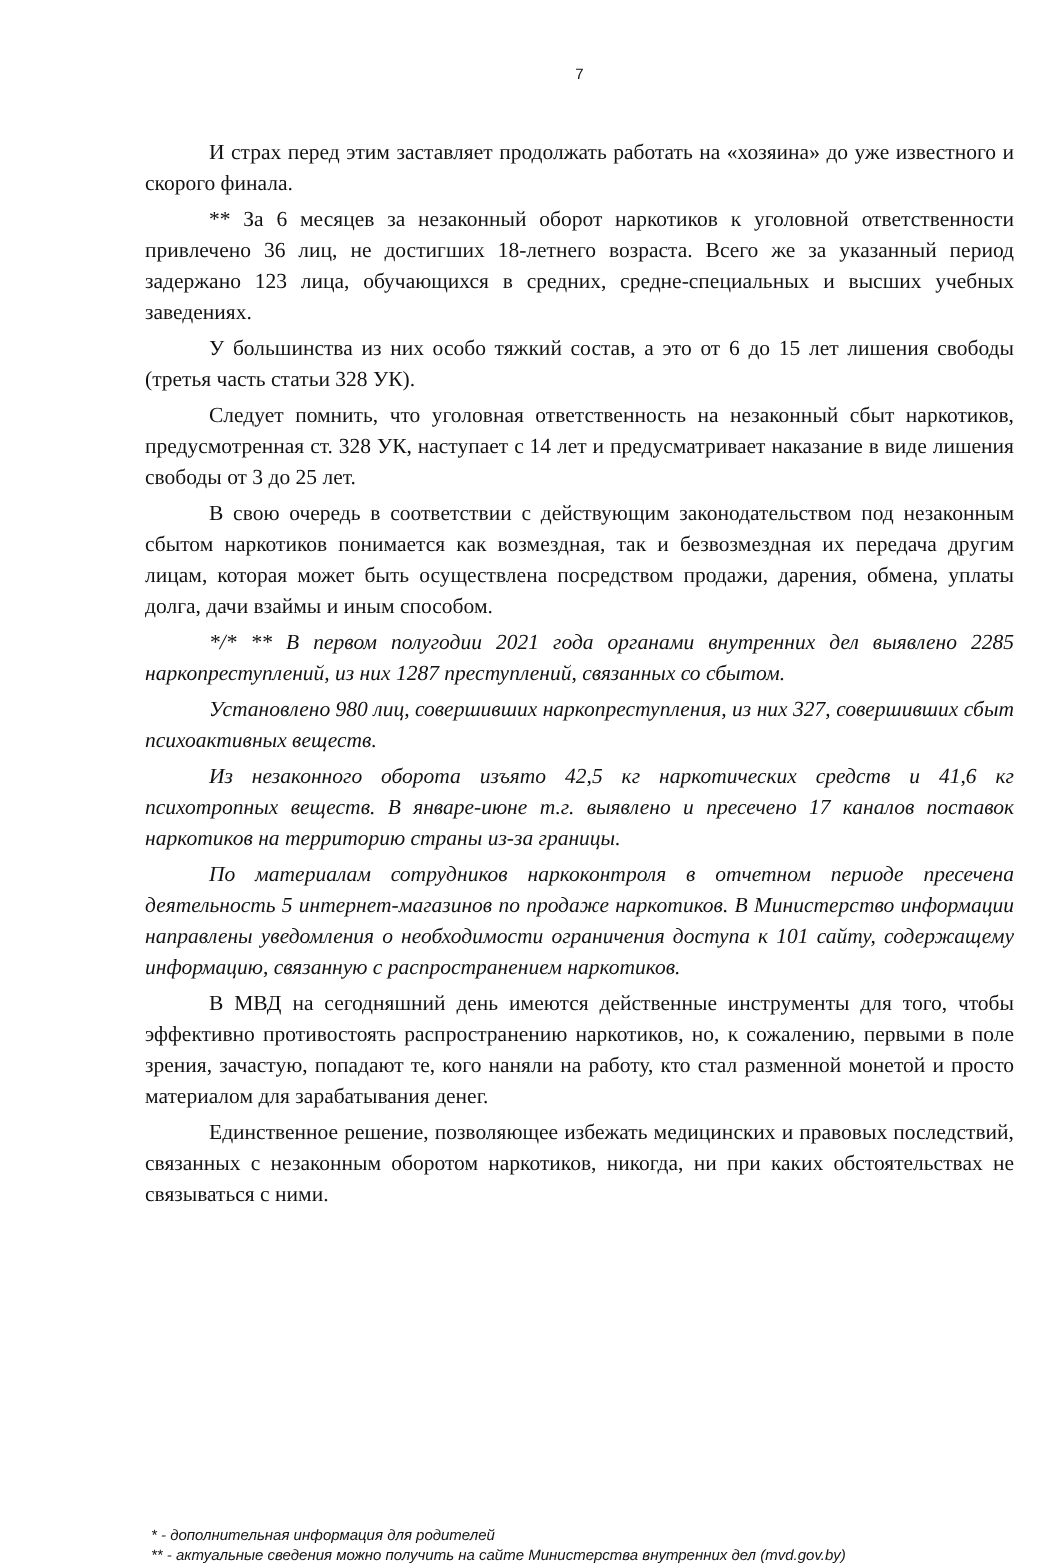7
И страх перед этим заставляет продолжать работать на «хозяина» до уже известного и скорого финала.
** За 6 месяцев за незаконный оборот наркотиков к уголовной ответственности привлечено 36 лиц, не достигших 18-летнего возраста. Всего же за указанный период задержано 123 лица, обучающихся в средних, средне-специальных и высших учебных заведениях.
У большинства из них особо тяжкий состав, а это от 6 до 15 лет лишения свободы (третья часть статьи 328 УК).
Следует помнить, что уголовная ответственность на незаконный сбыт наркотиков, предусмотренная ст. 328 УК, наступает с 14 лет и предусматривает наказание в виде лишения свободы от 3 до 25 лет.
В свою очередь в соответствии с действующим законодательством под незаконным сбытом наркотиков понимается как возмездная, так и безвозмездная их передача другим лицам, которая может быть осуществлена посредством продажи, дарения, обмена, уплаты долга, дачи взаймы и иным способом.
*/* ** В первом полугодии 2021 года органами внутренних дел выявлено 2285 наркопреступлений, из них 1287 преступлений, связанных со сбытом.
Установлено 980 лиц, совершивших наркопреступления, из них 327, совершивших сбыт психоактивных веществ.
Из незаконного оборота изъято 42,5 кг наркотических средств и 41,6 кг психотропных веществ. В январе-июне т.г. выявлено и пресечено 17 каналов поставок наркотиков на территорию страны из-за границы.
По материалам сотрудников наркоконтроля в отчетном периоде пресечена деятельность 5 интернет-магазинов по продаже наркотиков. В Министерство информации направлены уведомления о необходимости ограничения доступа к 101 сайту, содержащему информацию, связанную с распространением наркотиков.
В МВД на сегодняшний день имеются действенные инструменты для того, чтобы эффективно противостоять распространению наркотиков, но, к сожалению, первыми в поле зрения, зачастую, попадают те, кого наняли на работу, кто стал разменной монетой и просто материалом для зарабатывания денег.
Единственное решение, позволяющее избежать медицинских и правовых последствий, связанных с незаконным оборотом наркотиков, никогда, ни при каких обстоятельствах не связываться с ними.
* - дополнительная информация для родителей
** - актуальные сведения можно получить на сайте Министерства внутренних дел (mvd.gov.by)